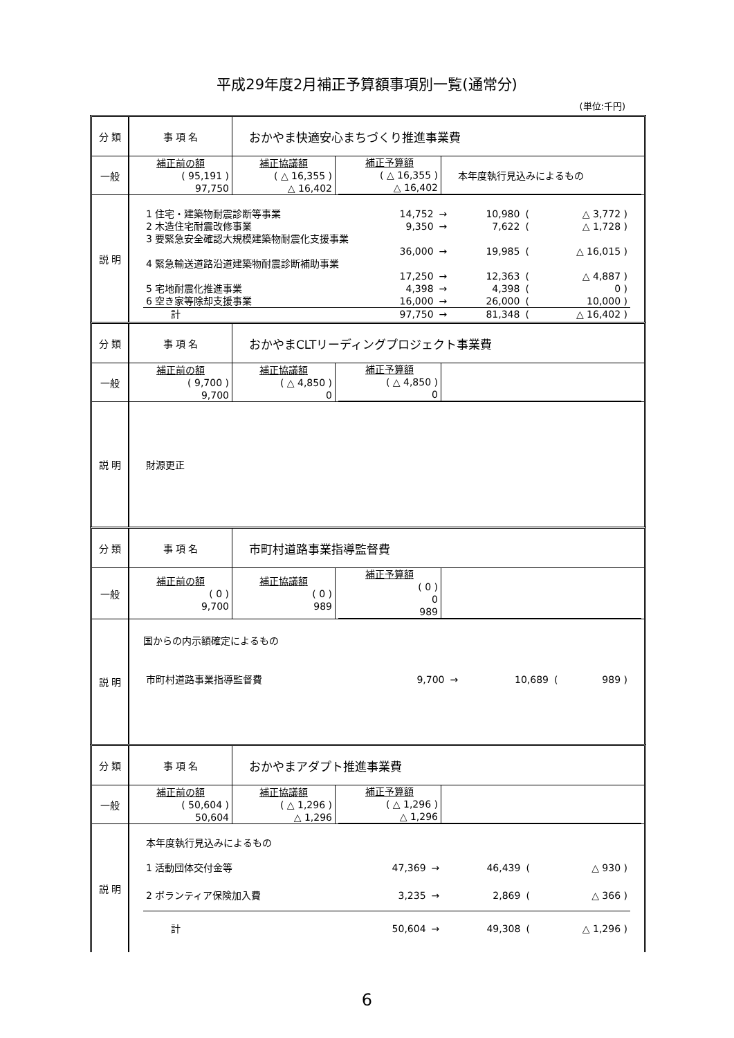平成29年度2月補正予算額事項別一覧(通常分)
(単位:千円)
| 分 類 | 事 項 名 | おかやま快適安心まちづくり推進事業費 | |
| 一般 | 補正前の額 ( 95,191 ) 97,750 | 補正協議額 ( △ 16,355 ) △ 16,402 | / 補正予算額 ( △ 16,355 ) △ 16,402 / 本年度執行見込みによるもの / |
| 説 明 | / 1 住宅・建築物耐震診断等事業 / 14,752 / → / 10,980 / ( / △ 3,772 ) / / 2 木造住宅耐震改修事業 / 9,350 / → / 7,622 / ( / △ 1,728 ) / / 3 要緊急安全確認大規模建築物耐震化支援事業 / / / / / / / / 36,000 / → / 19,985 / ( / △ 16,015 ) / / 4 緊急輸送道路沿道建築物耐震診断補助事業 / / / / / / / / 17,250 / → / 12,363 / ( / △ 4,887 ) / / 5 宅地耐震化推進事業 / 4,398 / → / 4,398 / ( / 0 ) / / 6 空き家等除却支援事業 / 16,000 / → / 26,000 / ( / 10,000 ) / / 計 / 97,750 / → / 81,348 / ( / △ 16,402 ) / | | |
| 分 類 | 事 項 名 | おかやまCLTリーディングプロジェクト事業費 | |
| 一般 | 補正前の額 ( 9,700 ) 9,700 | 補正協議額 ( △ 4,850 ) 0 | / 補正予算額 ( △ 4,850 ) 0 / / |
| 説 明 | 財源更正 | | |
| 分 類 | 事 項 名 | 市町村道路事業指導監督費 | |
| 一般 | 補正前の額 ( 0 ) 9,700 | 補正協議額 ( 0 ) 989 | / 補正予算額 ( 0 ) 0 989 / / |
| 説 明 | 国からの内示額確定によるもの / 市町村道路事業指導監督費 / 9,700 / → / 10,689 / ( / 989 ) / | | |
| 分 類 | 事 項 名 | おかやまアダプト推進事業費 | |
| 一般 | 補正前の額 ( 50,604 ) 50,604 | 補正協議額 ( △ 1,296 ) △ 1,296 | / 補正予算額 ( △ 1,296 ) △ 1,296 / / |
| 説 明 | / 本年度執行見込みによるもの / / / / / / / 1 活動団体交付金等 / 47,369 / → / 46,439 / ( / △ 930 ) / / 2 ボランティア保険加入費 / 3,235 / → / 2,869 / ( / △ 366 ) / / 計 / 50,604 / → / 49,308 / ( / △ 1,296 ) / | | |
6